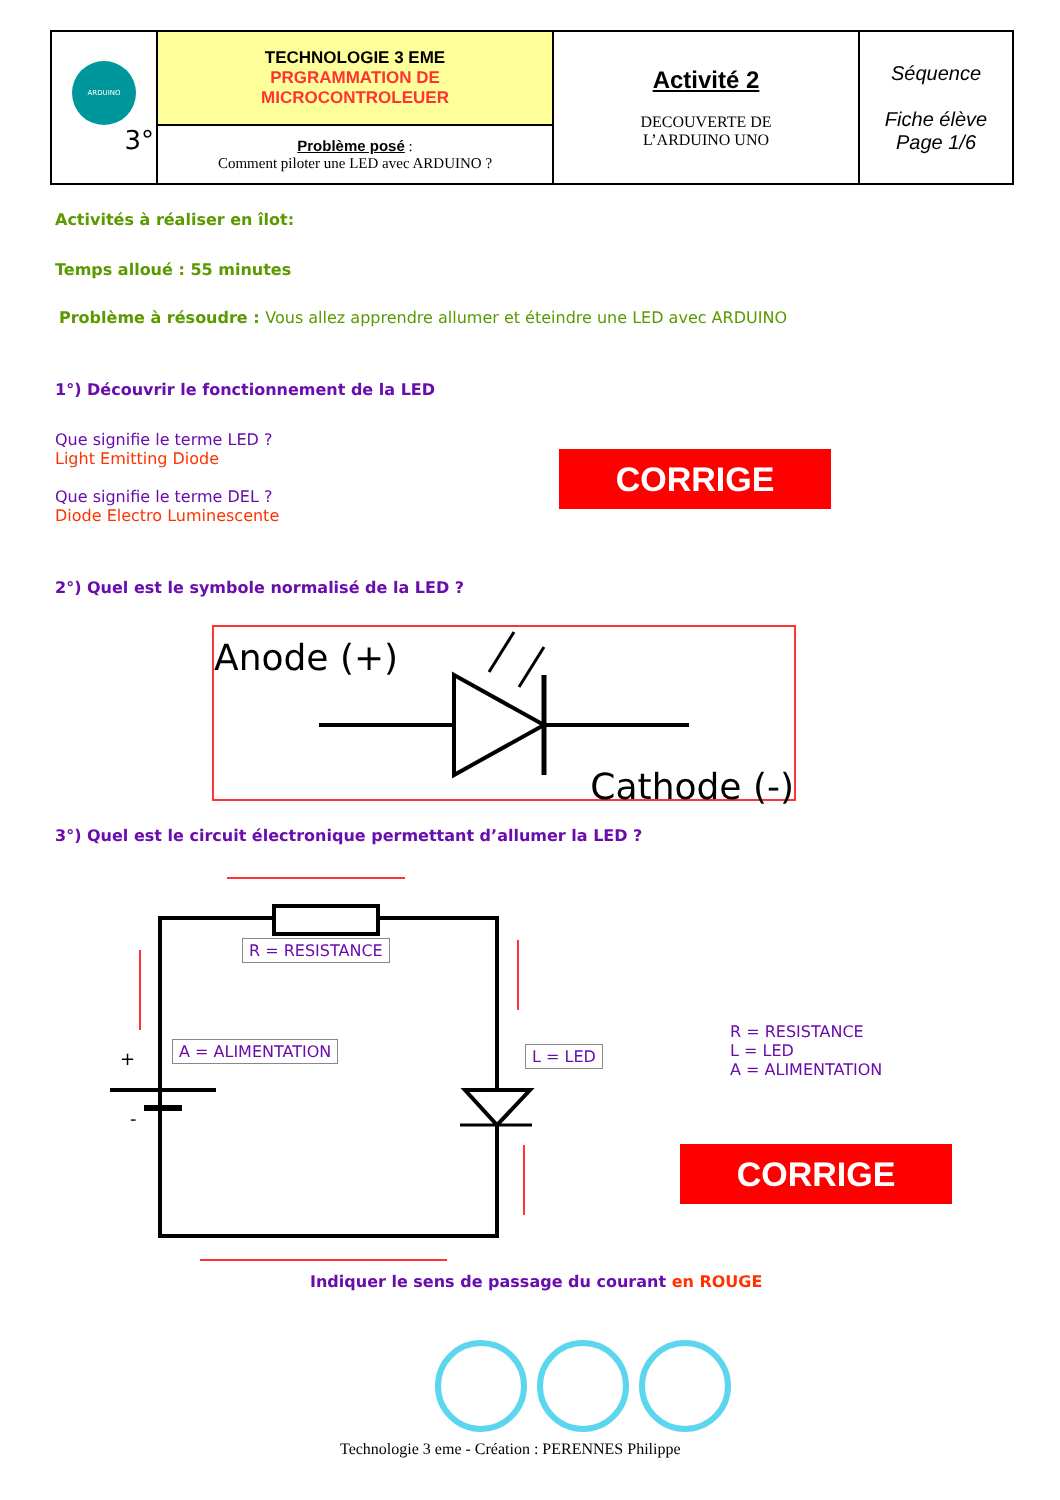| ARDUINO 3° | TECHNOLOGIE 3 EME PRGRAMMATION DE MICROCONTROLEUER | Activité 2 DECOUVERTE DE L’ARDUINO UNO | Séquence Fiche élève Page 1/6 |
| | Problème posé : Comment piloter une LED avec ARDUINO ? | | |
Activités à réaliser en îlot:
Temps alloué : 55 minutes
Problème à résoudre : Vous allez apprendre allumer et éteindre une LED avec ARDUINO
1°) Découvrir le fonctionnement de la LED
Que signifie le terme LED ?
Light Emitting Diode
Que signifie le terme DEL ?
Diode Electro Luminescente
CORRIGE
2°) Quel est le symbole normalisé de la LED ?
Anode (+)
Cathode (-)
3°) Quel est le circuit électronique permettant d’allumer la LED ?
+
-
R = RESISTANCE
A = ALIMENTATION L = LED
R = RESISTANCE
L = LED
A = ALIMENTATION
CORRIGE
Indiquer le sens de passage du courant en ROUGE
Technologie 3 eme - Création : PERENNES Philippe